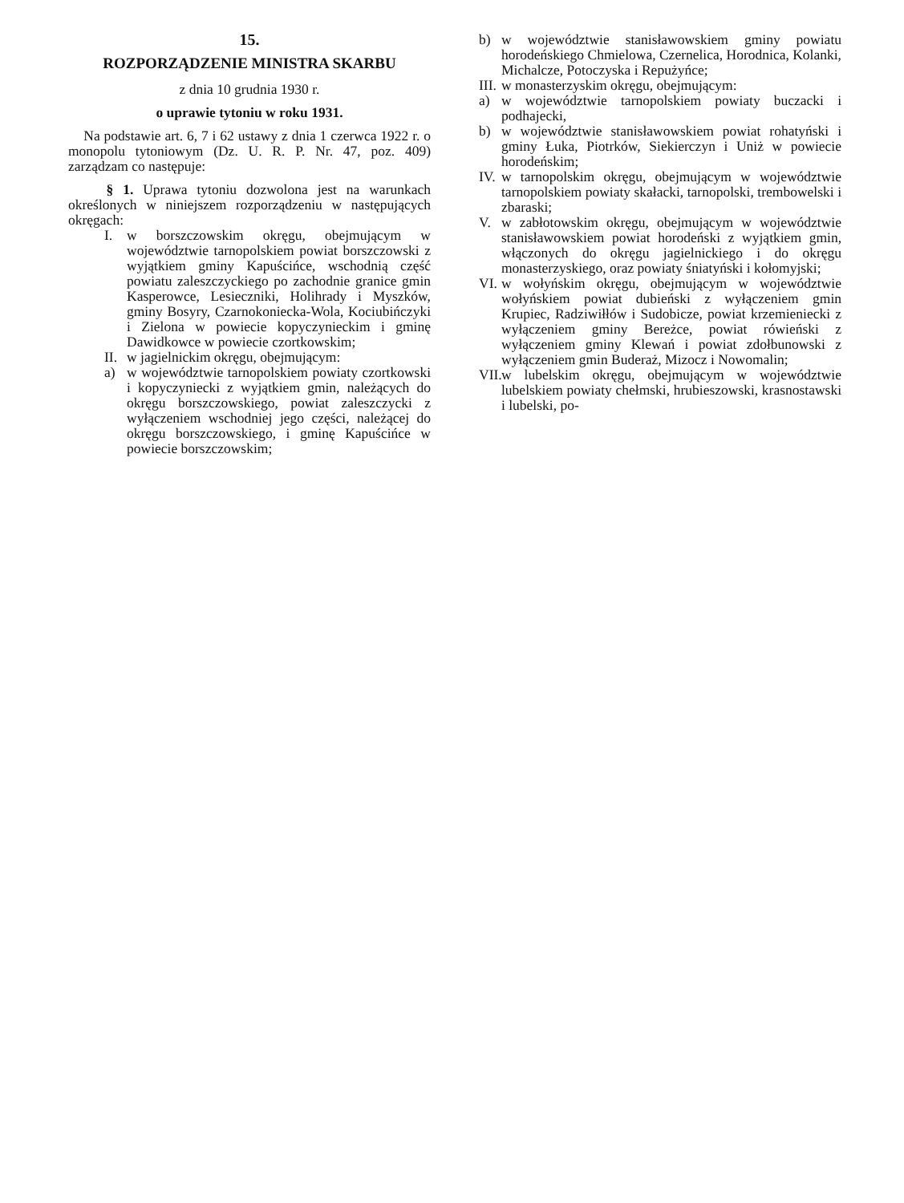15.
ROZPORZĄDZENIE MINISTRA SKARBU
z dnia 10 grudnia 1930 r.
o uprawie tytoniu w roku 1931.
Na podstawie art. 6, 7 i 62 ustawy z dnia 1 czerwca 1922 r. o monopolu tytoniowym (Dz. U. R. P. Nr. 47, poz. 409) zarządzam co następuje:
§ 1. Uprawa tytoniu dozwolona jest na warunkach określonych w niniejszem rozporządzeniu w następujących okręgach:
I. w borszczowskim okręgu, obejmującym w województwie tarnopolskiem powiat borszczowski z wyjątkiem gminy Kapuścińce, wschodnią część powiatu zaleszczyckiego po zachodnie granice gmin Kasperowce, Lesieczniki, Holihrady i Myszków, gminy Bosyry, Czarnokoniecka-Wola, Kociubińczyki i Zielona w powiecie kopyczynieckim i gminę Dawidkowce w powiecie czortkowskim;
II. w jagielnickim okręgu, obejmującym:
a) w województwie tarnopolskiem powiaty czortkowski i kopyczyniecki z wyjątkiem gmin, należących do okręgu borszczowskiego, powiat zaleszczycki z wyłączeniem wschodniej jego części, należącej do okręgu borszczowskiego, i gminę Kapuścińce w powiecie borszczowskim;
b) w województwie stanisławowskiem gminy powiatu horodeńskiego Chmielowa, Czernelica, Horodnica, Kolanki, Michalcze, Potoczyska i Repużyńce;
III. w monasterzyskim okręgu, obejmującym:
a) w województwie tarnopolskiem powiaty buczacki i podhajecki,
b) w województwie stanisławowskiem powiat rohatyński i gminy Łuka, Piotrków, Siekierczyn i Uniż w powiecie horodeńskim;
IV. w tarnopolskim okręgu, obejmującym w województwie tarnopolskiem powiaty skałacki, tarnopolski, trembowelski i zbaraski;
V. w zabłotowskim okręgu, obejmującym w województwie stanisławowskiem powiat horodeński z wyjątkiem gmin, włączonych do okręgu jagielnickiego i do okręgu monasterzyskiego, oraz powiaty śniatyński i kołomyjski;
VI. w wołyńskim okręgu, obejmującym w województwie wołyńskiem powiat dubieński z wyłączeniem gmin Krupiec, Radziwiłłów i Sudobicze, powiat krzemieniecki z wyłączeniem gminy Bereżce, powiat rówieński z wyłączeniem gminy Klewań i powiat zdołbunowski z wyłączeniem gmin Buderaż, Mizocz i Nowomalin;
VII. w lubelskim okręgu, obejmującym w województwie lubelskiem powiaty chełmski, hrubieszowski, krasnostawski i lubelski, po-